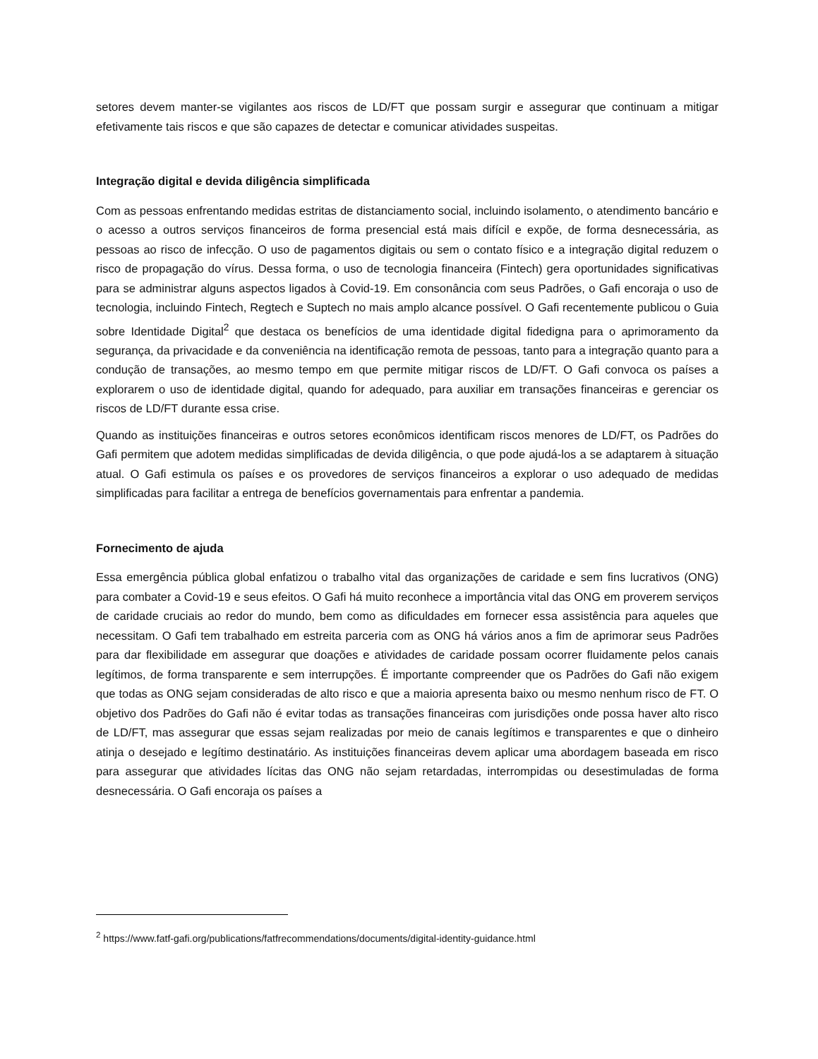setores devem manter-se vigilantes aos riscos de LD/FT que possam surgir e assegurar que continuam a mitigar efetivamente tais riscos e que são capazes de detectar e comunicar atividades suspeitas.
Integração digital e devida diligência simplificada
Com as pessoas enfrentando medidas estritas de distanciamento social, incluindo isolamento, o atendimento bancário e o acesso a outros serviços financeiros de forma presencial está mais difícil e expõe, de forma desnecessária, as pessoas ao risco de infecção. O uso de pagamentos digitais ou sem o contato físico e a integração digital reduzem o risco de propagação do vírus. Dessa forma, o uso de tecnologia financeira (Fintech) gera oportunidades significativas para se administrar alguns aspectos ligados à Covid-19. Em consonância com seus Padrões, o Gafi encoraja o uso de tecnologia, incluindo Fintech, Regtech e Suptech no mais amplo alcance possível. O Gafi recentemente publicou o Guia sobre Identidade Digital<sup>2</sup> que destaca os benefícios de uma identidade digital fidedigna para o aprimoramento da segurança, da privacidade e da conveniência na identificação remota de pessoas, tanto para a integração quanto para a condução de transações, ao mesmo tempo em que permite mitigar riscos de LD/FT. O Gafi convoca os países a explorarem o uso de identidade digital, quando for adequado, para auxiliar em transações financeiras e gerenciar os riscos de LD/FT durante essa crise.
Quando as instituições financeiras e outros setores econômicos identificam riscos menores de LD/FT, os Padrões do Gafi permitem que adotem medidas simplificadas de devida diligência, o que pode ajudá-los a se adaptarem à situação atual. O Gafi estimula os países e os provedores de serviços financeiros a explorar o uso adequado de medidas simplificadas para facilitar a entrega de benefícios governamentais para enfrentar a pandemia.
Fornecimento de ajuda
Essa emergência pública global enfatizou o trabalho vital das organizações de caridade e sem fins lucrativos (ONG) para combater a Covid-19 e seus efeitos. O Gafi há muito reconhece a importância vital das ONG em proverem serviços de caridade cruciais ao redor do mundo, bem como as dificuldades em fornecer essa assistência para aqueles que necessitam. O Gafi tem trabalhado em estreita parceria com as ONG há vários anos a fim de aprimorar seus Padrões para dar flexibilidade em assegurar que doações e atividades de caridade possam ocorrer fluidamente pelos canais legítimos, de forma transparente e sem interrupções. É importante compreender que os Padrões do Gafi não exigem que todas as ONG sejam consideradas de alto risco e que a maioria apresenta baixo ou mesmo nenhum risco de FT. O objetivo dos Padrões do Gafi não é evitar todas as transações financeiras com jurisdições onde possa haver alto risco de LD/FT, mas assegurar que essas sejam realizadas por meio de canais legítimos e transparentes e que o dinheiro atinja o desejado e legítimo destinatário. As instituições financeiras devem aplicar uma abordagem baseada em risco para assegurar que atividades lícitas das ONG não sejam retardadas, interrompidas ou desestimuladas de forma desnecessária. O Gafi encoraja os países a
<sup>2</sup> https://www.fatf-gafi.org/publications/fatfrecommendations/documents/digital-identity-guidance.html